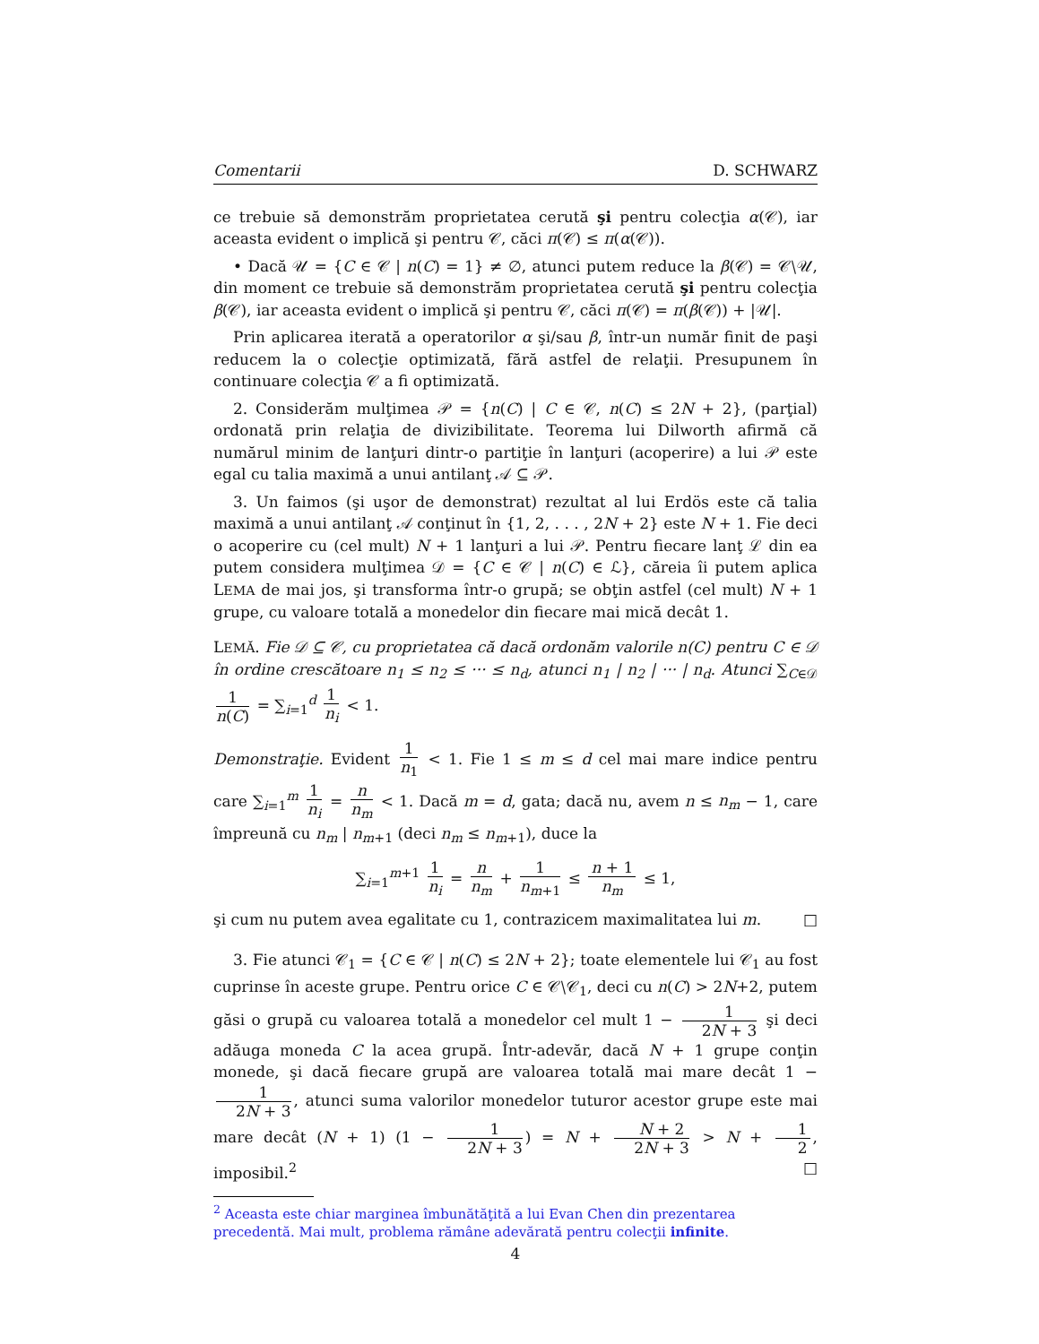Comentarii D. SCHWARZ
ce trebuie să demonstrăm proprietatea cerută şi pentru colecţia α(𝒞), iar aceasta evident o implică şi pentru 𝒞, căci π(𝒞) ≤ π(α(𝒞)).
• Dacă 𝒰 = {C ∈ 𝒞 | n(C) = 1} ≠ ∅, atunci putem reduce la β(𝒞) = 𝒞∖𝒰, din moment ce trebuie să demonstrăm proprietatea cerută şi pentru colecţia β(𝒞), iar aceasta evident o implică şi pentru 𝒞, căci π(𝒞) = π(β(𝒞)) + |𝒰|.
Prin aplicarea iterată a operatorilor α şi/sau β, într-un număr finit de paşi reducem la o colecţie optimizată, fără astfel de relaţii. Presupunem în continuare colecţia 𝒞 a fi optimizată.
2. Considerăm mulţimea 𝒫 = {n(C) | C ∈ 𝒞, n(C) ≤ 2N + 2}, (parţial) ordonată prin relaţia de divizibilitate. Teorema lui Dilworth afirmă că numărul minim de lanţuri dintr-o partiţie în lanţuri (acoperire) a lui 𝒫 este egal cu talia maximă a unui antilanţ 𝒜 ⊆ 𝒫.
3. Un faimos (şi uşor de demonstrat) rezultat al lui Erdös este că talia maximă a unui antilanţ 𝒜 conţinut în {1, 2, . . . , 2N + 2} este N + 1. Fie deci o acoperire cu (cel mult) N + 1 lanţuri a lui 𝒫. Pentru fiecare lanţ ℒ din ea putem considera mulţimea 𝒟 = {C ∈ 𝒞 | n(C) ∈ ℒ}, căreia îi putem aplica LEMA de mai jos, şi transforma într-o grupă; se obţin astfel (cel mult) N + 1 grupe, cu valoare totală a monedelor din fiecare mai mică decât 1.
LEMĂ. Fie 𝒟 ⊆ 𝒞, cu proprietatea că dacă ordonăm valorile n(C) pentru C ∈ 𝒟 în ordine crescătoare n<sub>1</sub> ≤ n<sub>2</sub> ≤ ··· ≤ n<sub>d</sub>, atunci n<sub>1</sub> | n<sub>2</sub> | ··· | n<sub>d</sub>. Atunci ∑<sub>C∈𝒟</sub> 1 n(C) = ∑<sub>i=1</sub><sup>d</sup> 1 n<sub>i</sub> < 1.
Demonstraţie. Evident 1 n<sub>1</sub> < 1. Fie 1 ≤ m ≤ d cel mai mare indice pentru care ∑<sub>i=1</sub><sup>m</sup> 1 n<sub>i</sub> = n n<sub>m</sub> < 1. Dacă m = d, gata; dacă nu, avem n ≤ n<sub>m</sub> − 1, care împreună cu n<sub>m</sub> | n<sub>m+1</sub> (deci n<sub>m</sub> ≤ n<sub>m+1</sub>), duce la
∑<sub>i=1</sub><sup>m+1</sup> 1 n<sub>i</sub> = n n<sub>m</sub> + 1 n<sub>m+1</sub> ≤ n + 1 n<sub>m</sub> ≤ 1,
şi cum nu putem avea egalitate cu 1, contrazicem maximalitatea lui m. □
3. Fie atunci 𝒞<sub>1</sub> = {C ∈ 𝒞 | n(C) ≤ 2N + 2}; toate elementele lui 𝒞<sub>1</sub> au fost cuprinse în aceste grupe. Pentru orice C ∈ 𝒞∖𝒞<sub>1</sub>, deci cu n(C) > 2N+2, putem găsi o grupă cu valoarea totală a monedelor cel mult 1 − 1 2N + 3 şi deci adăuga moneda C la acea grupă. Într-adevăr, dacă N + 1 grupe conţin monede, şi dacă fiecare grupă are valoarea totală mai mare decât 1 − 1 2N + 3, atunci suma valorilor monedelor tuturor acestor grupe este mai mare decât (N + 1) (1 − 1 2N + 3) = N + N + 2 2N + 3 > N + 1 2, imposibil.<sup>2</sup> □
<sup>2</sup> Aceasta este chiar marginea îmbunătăţită a lui Evan Chen din prezentarea precedentă. Mai mult, problema rămâne adevărată pentru colecţii infinite.
4